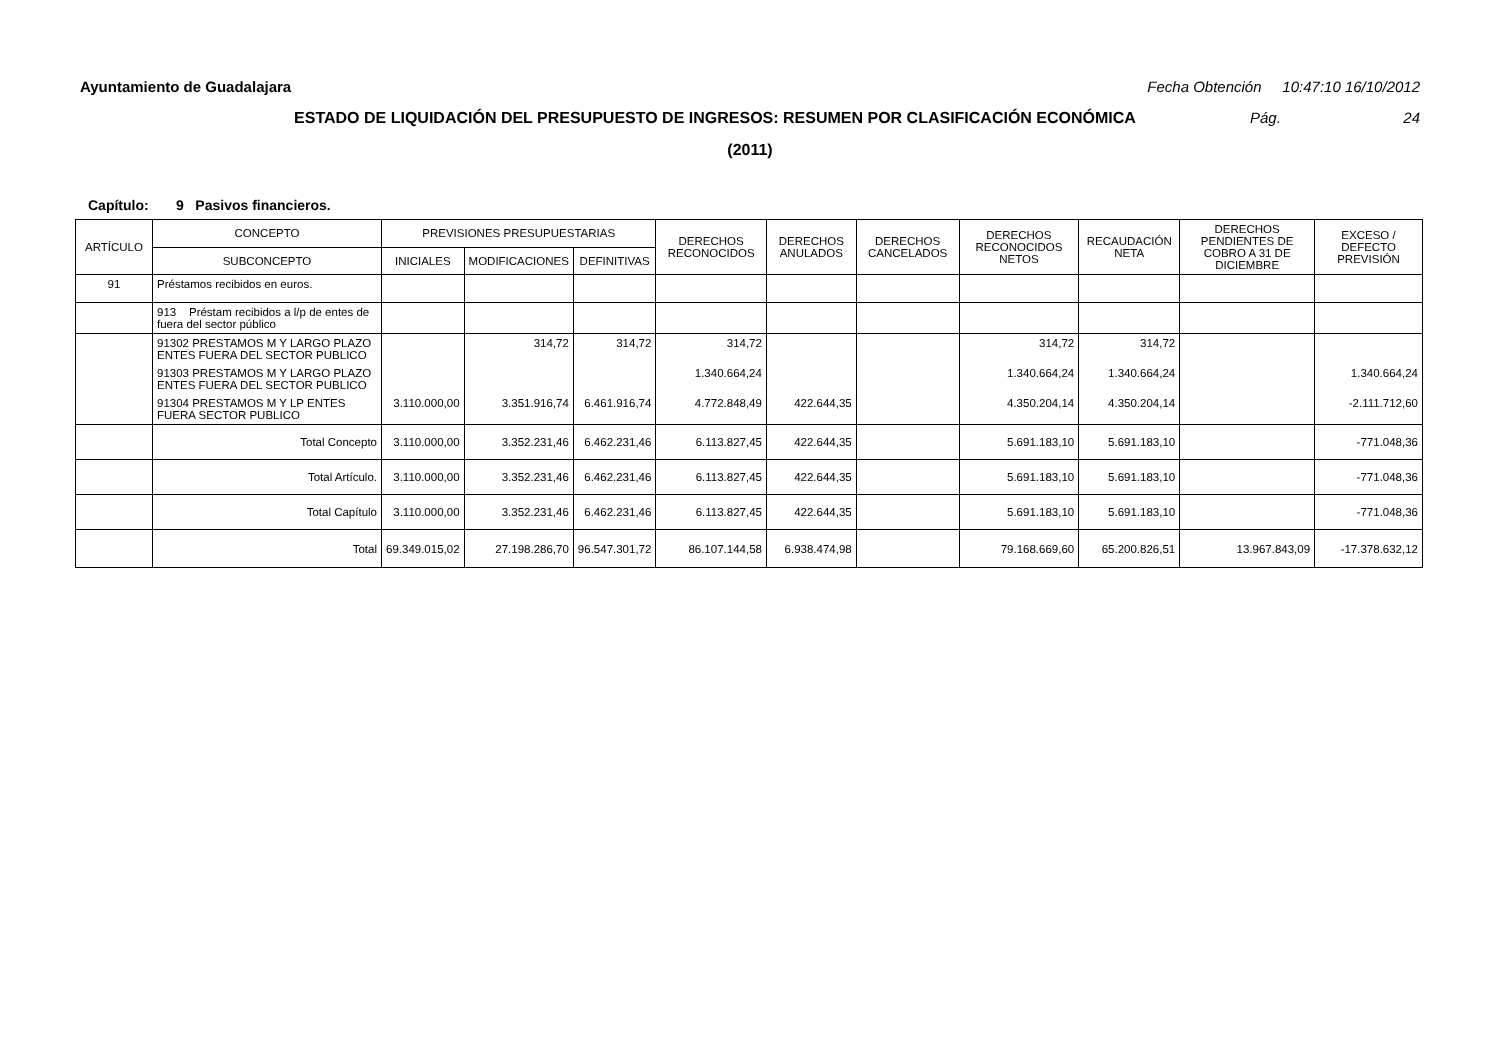Ayuntamiento de Guadalajara Fecha Obtención 10:47:10 16/10/2012
ESTADO DE LIQUIDACIÓN DEL PRESUPUESTO DE INGRESOS: RESUMEN POR CLASIFICACIÓN ECONÓMICA Pág. 24
(2011)
Capítulo: 9 Pasivos financieros.
| ARTÍCULO | CONCEPTO | PREVISIONES PRESUPUESTARIAS | | | DERECHOS RECONOCIDOS | DERECHOS ANULADOS | DERECHOS CANCELADOS | DERECHOS RECONOCIDOS NETOS | RECAUDACIÓN NETA | DERECHOS PENDIENTES DE COBRO A 31 DE DICIEMBRE | EXCESO / DEFECTO PREVISIÓN |
| --- | --- | --- | --- | --- | --- | --- | --- | --- | --- | --- | --- |
| | SUBCONCEPTO | INICIALES | MODIFICACIONES | DEFINITIVAS | | | | | | | |
| 91 | Préstamos recibidos en euros. | | | | | | | | | | |
| | 913 Préstam recibidos a l/p de entes de fuera del sector público | | | | | | | | | | |
| | 91302 PRESTAMOS M Y LARGO PLAZO ENTES FUERA DEL SECTOR PUBLICO | | 314,72 | 314,72 | 314,72 | | | 314,72 | 314,72 | | |
| | 91303 PRESTAMOS M Y LARGO PLAZO ENTES FUERA DEL SECTOR PUBLICO | | | | 1.340.664,24 | | | 1.340.664,24 | 1.340.664,24 | | 1.340.664,24 |
| | 91304 PRESTAMOS M Y LP ENTES FUERA SECTOR PUBLICO | 3.110.000,00 | 3.351.916,74 | 6.461.916,74 | 4.772.848,49 | 422.644,35 | | 4.350.204,14 | 4.350.204,14 | | -2.111.712,60 |
| | Total Concepto | 3.110.000,00 | 3.352.231,46 | 6.462.231,46 | 6.113.827,45 | 422.644,35 | | 5.691.183,10 | 5.691.183,10 | | -771.048,36 |
| | Total Artículo. | 3.110.000,00 | 3.352.231,46 | 6.462.231,46 | 6.113.827,45 | 422.644,35 | | 5.691.183,10 | 5.691.183,10 | | -771.048,36 |
| | Total Capítulo | 3.110.000,00 | 3.352.231,46 | 6.462.231,46 | 6.113.827,45 | 422.644,35 | | 5.691.183,10 | 5.691.183,10 | | -771.048,36 |
| | Total | 69.349.015,02 | 27.198.286,70 | 96.547.301,72 | 86.107.144,58 | 6.938.474,98 | | 79.168.669,60 | 65.200.826,51 | 13.967.843,09 | -17.378.632,12 |